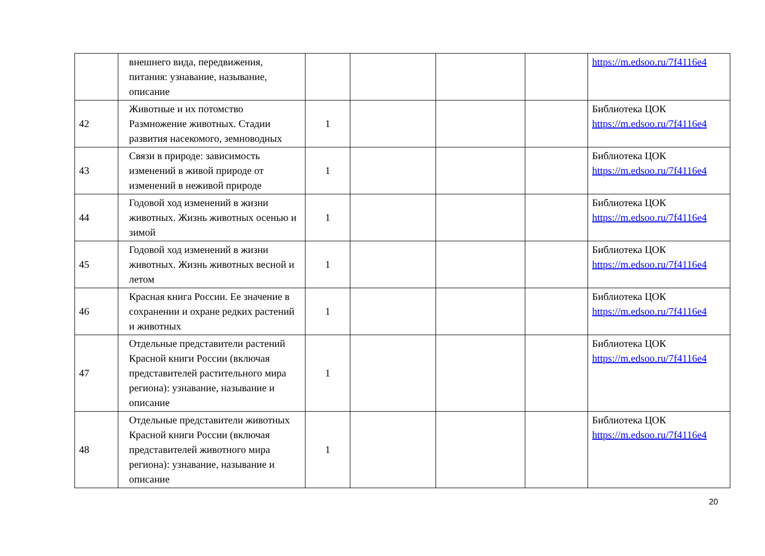| | внешнего вида, передвижения, питания: узнавание, называние, описание | | | | | https://m.edsoo.ru/7f4116e4 |
| 42 | Животные и их потомство Размножение животных. Стадии развития насекомого, земноводных | 1 | | | | Библиотека ЦОК https://m.edsoo.ru/7f4116e4 |
| 43 | Связи в природе: зависимость изменений в живой природе от изменений в неживой природе | 1 | | | | Библиотека ЦОК https://m.edsoo.ru/7f4116e4 |
| 44 | Годовой ход изменений в жизни животных. Жизнь животных осенью и зимой | 1 | | | | Библиотека ЦОК https://m.edsoo.ru/7f4116e4 |
| 45 | Годовой ход изменений в жизни животных. Жизнь животных весной и летом | 1 | | | | Библиотека ЦОК https://m.edsoo.ru/7f4116e4 |
| 46 | Красная книга России. Ее значение в сохранении и охране редких растений и животных | 1 | | | | Библиотека ЦОК https://m.edsoo.ru/7f4116e4 |
| 47 | Отдельные представители растений Красной книги России (включая представителей растительного мира региона): узнавание, называние и описание | 1 | | | | Библиотека ЦОК https://m.edsoo.ru/7f4116e4 |
| 48 | Отдельные представители животных Красной книги России (включая представителей животного мира региона): узнавание, называние и описание | 1 | | | | Библиотека ЦОК https://m.edsoo.ru/7f4116e4 |
20